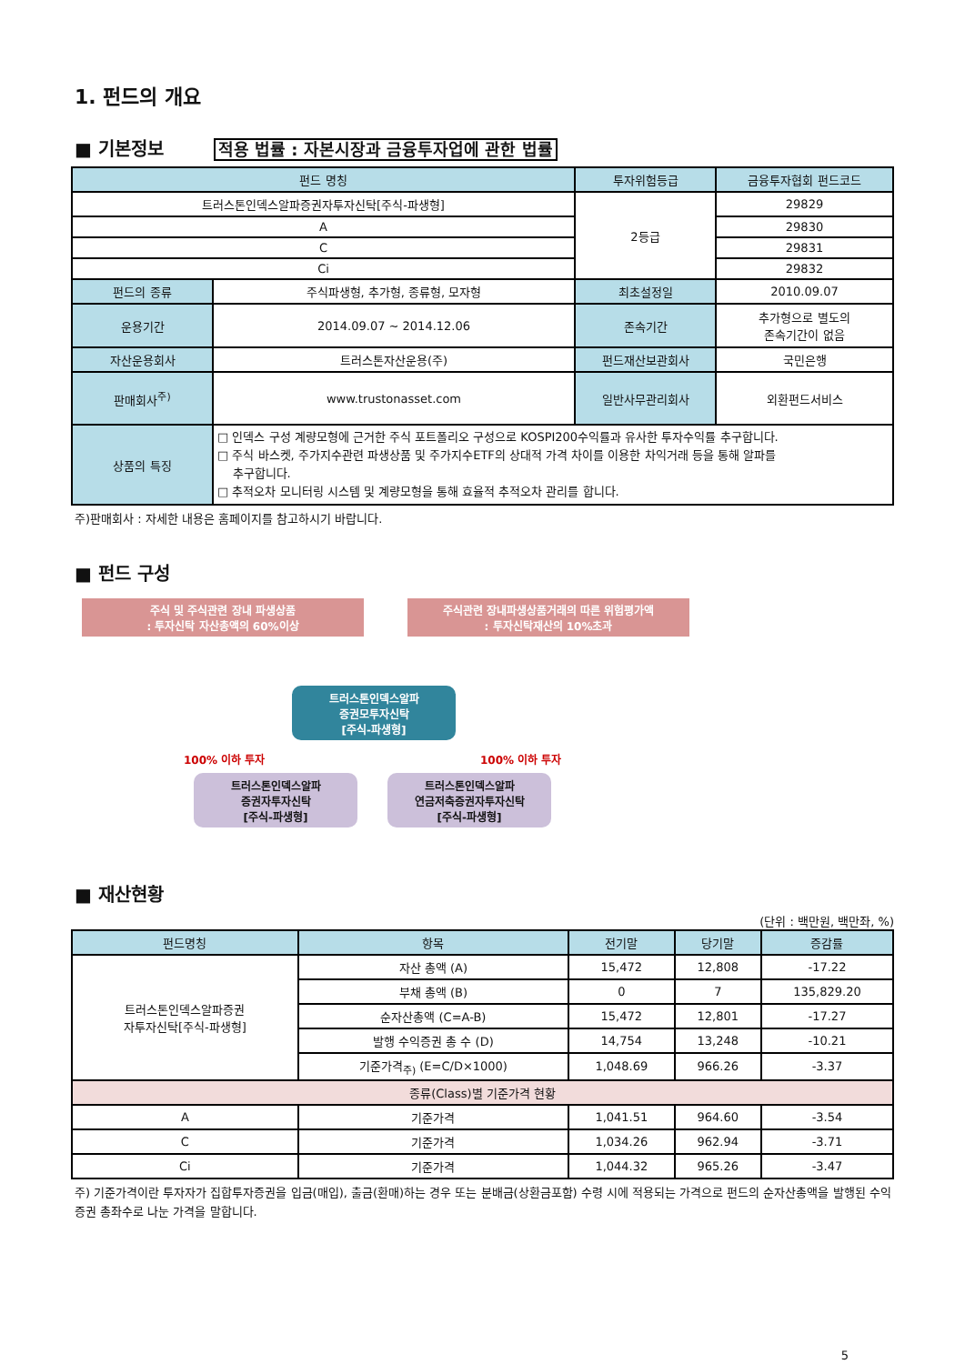1. 펀드의 개요
■ 기본정보 적용 법률 : 자본시장과 금융투자업에 관한 법률
| 펀드 명칭 | | 투자위험등급 | 금융투자협회 펀드코드 |
| --- | --- | --- | --- |
| 트러스톤인덱스알파증권자투자신탁[주식-파생형] | | 2등급 | 29829 |
| A | | | 29830 |
| C | | | 29831 |
| Ci | | | 29832 |
| 펀드의 종류 | 주식파생형, 추가형, 종류형, 모자형 | 최초설정일 | 2010.09.07 |
| 운용기간 | 2014.09.07 ~ 2014.12.06 | 존속기간 | 추가형으로 별도의 존속기간이 없음 |
| 자산운용회사 | 트러스톤자산운용(주) | 펀드재산보관회사 | 국민은행 |
| 판매회사<sup>주)</sup> | www.trustonasset.com | 일반사무관리회사 | 외환펀드서비스 |
| 상품의 특징 | □ 인덱스 구성 계량모형에 근거한 주식 포트폴리오 구성으로 KOSPI200수익률과 유사한 투자수익률 추구합니다. □ 주식 바스켓, 주가지수관련 파생상품 및 주가지수ETF의 상대적 가격 차이를 이용한 차익거래 등을 통해 알파를 추구합니다. □ 추적오차 모니터링 시스템 및 계량모형을 통해 효율적 추적오차 관리를 합니다. | | |
주)판매회사 : 자세한 내용은 홈페이지를 참고하시기 바랍니다.
■ 펀드 구성
주식 및 주식관련 장내 파생상품
: 투자신탁 자산총액의 60%이상
주식관련 장내파생상품거래의 따른 위험평가액
: 투자신탁재산의 10%초과
트러스톤인덱스알파
증권모투자신탁
[주식-파생형]
100% 이하 투자 100% 이하 투자
트러스톤인덱스알파
증권자투자신탁
[주식-파생형]
트러스톤인덱스알파
연금저축증권자투자신탁
[주식-파생형]
■ 재산현황
(단위 : 백만원, 백만좌, %)
| 펀드명칭 | 항목 | 전기말 | 당기말 | 증감률 |
| --- | --- | --- | --- | --- |
| 트러스톤인덱스알파증권 자투자신탁[주식-파생형] | 자산 총액 (A) | 15,472 | 12,808 | -17.22 |
| | 부채 총액 (B) | 0 | 7 | 135,829.20 |
| | 순자산총액 (C=A-B) | 15,472 | 12,801 | -17.27 |
| | 발행 수익증권 총 수 (D) | 14,754 | 13,248 | -10.21 |
| | 기준가격<sub>주)</sub> (E=C/D×1000) | 1,048.69 | 966.26 | -3.37 |
| 종류(Class)별 기준가격 현황 | | | | |
| A | 기준가격 | 1,041.51 | 964.60 | -3.54 |
| C | 기준가격 | 1,034.26 | 962.94 | -3.71 |
| Ci | 기준가격 | 1,044.32 | 965.26 | -3.47 |
주) 기준가격이란 투자자가 집합투자증권을 입금(매입), 출금(환매)하는 경우 또는 분배금(상환금포함) 수령 시에 적용되는 가격으로 펀드의 순자산총액을 발행된 수익증권 총좌수로 나눈 가격을 말합니다.
5